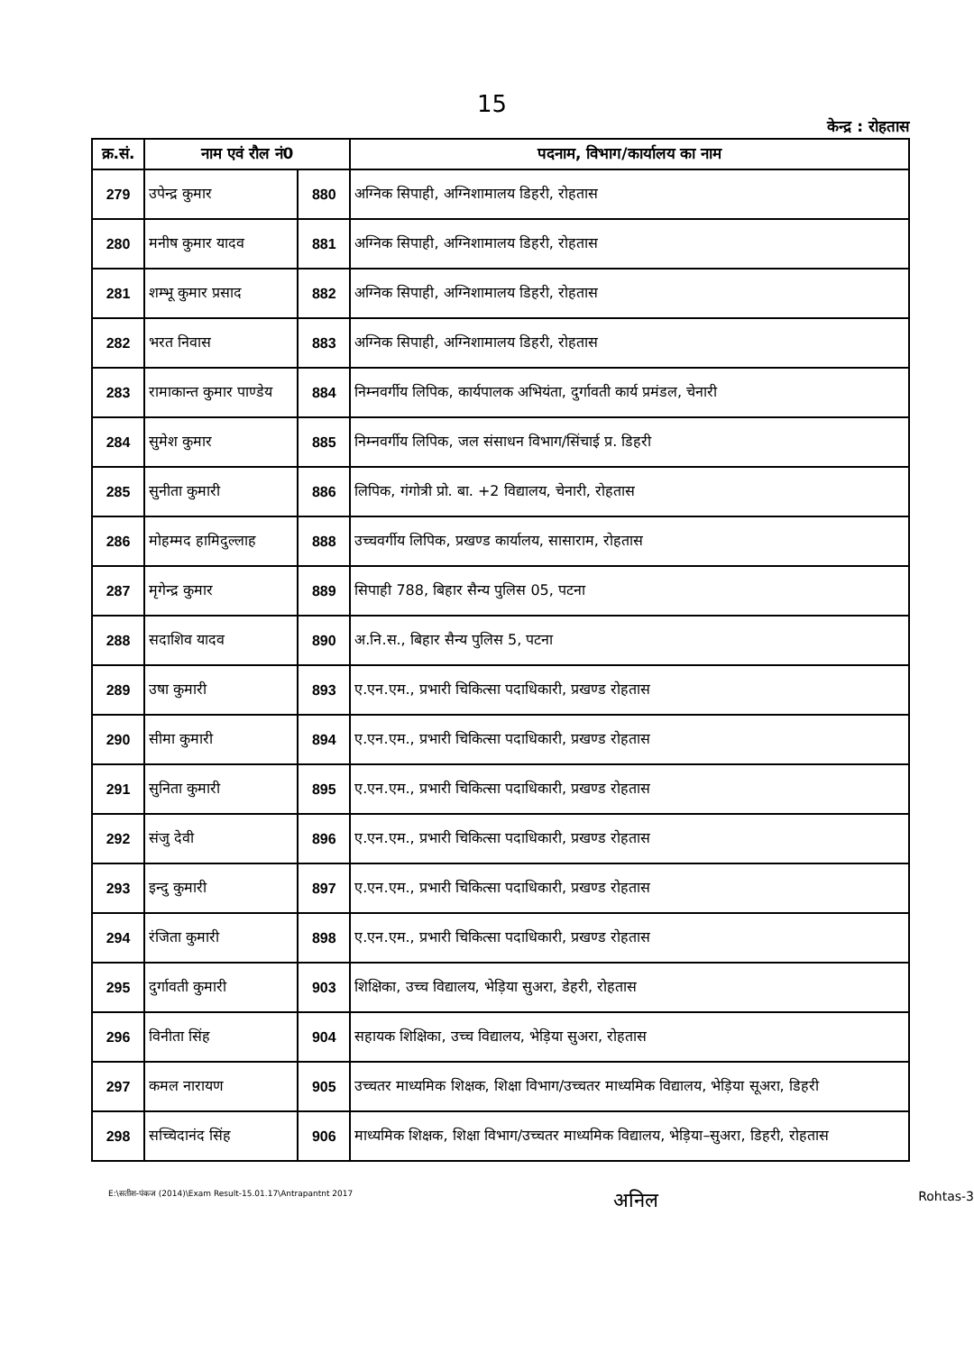15
केन्द्र : रोहतास
| क्र.सं. | नाम एवं रौल नं0 | | पदनाम, विभाग/कार्यालय का नाम |
| --- | --- | --- | --- |
| 279 | उपेन्द्र कुमार | 880 | अग्निक सिपाही, अग्निशामालय डिहरी, रोहतास |
| 280 | मनीष कुमार यादव | 881 | अग्निक सिपाही, अग्निशामालय डिहरी, रोहतास |
| 281 | शम्भू कुमार प्रसाद | 882 | अग्निक सिपाही, अग्निशामालय डिहरी, रोहतास |
| 282 | भरत निवास | 883 | अग्निक सिपाही, अग्निशामालय डिहरी, रोहतास |
| 283 | रामाकान्त कुमार पाण्डेय | 884 | निम्नवर्गीय लिपिक, कार्यपालक अभियंता, दुर्गावती कार्य प्रमंडल, चेनारी |
| 284 | सुमेश कुमार | 885 | निम्नवर्गीय लिपिक, जल संसाधन विभाग/सिंचाई प्र. डिहरी |
| 285 | सुनीता कुमारी | 886 | लिपिक, गंगोत्री प्रो. बा. +2 विद्यालय, चेनारी, रोहतास |
| 286 | मोहम्मद हामिदुल्लाह | 888 | उच्चवर्गीय लिपिक, प्रखण्ड कार्यालय, सासाराम, रोहतास |
| 287 | मृगेन्द्र कुमार | 889 | सिपाही 788, बिहार सैन्य पुलिस 05, पटना |
| 288 | सदाशिव यादव | 890 | अ.नि.स., बिहार सैन्य पुलिस 5, पटना |
| 289 | उषा कुमारी | 893 | ए.एन.एम., प्रभारी चिकित्सा पदाधिकारी, प्रखण्ड रोहतास |
| 290 | सीमा कुमारी | 894 | ए.एन.एम., प्रभारी चिकित्सा पदाधिकारी, प्रखण्ड रोहतास |
| 291 | सुनिता कुमारी | 895 | ए.एन.एम., प्रभारी चिकित्सा पदाधिकारी, प्रखण्ड रोहतास |
| 292 | संजु देवी | 896 | ए.एन.एम., प्रभारी चिकित्सा पदाधिकारी, प्रखण्ड रोहतास |
| 293 | इन्दु कुमारी | 897 | ए.एन.एम., प्रभारी चिकित्सा पदाधिकारी, प्रखण्ड रोहतास |
| 294 | रंजिता कुमारी | 898 | ए.एन.एम., प्रभारी चिकित्सा पदाधिकारी, प्रखण्ड रोहतास |
| 295 | दुर्गावती कुमारी | 903 | शिक्षिका, उच्च विद्यालय, भेड़िया सुअरा, डेहरी, रोहतास |
| 296 | विनीता सिंह | 904 | सहायक शिक्षिका, उच्च विद्यालय, भेड़िया सुअरा, रोहतास |
| 297 | कमल नारायण | 905 | उच्चतर माध्यमिक शिक्षक, शिक्षा विभाग/उच्चतर माध्यमिक विद्यालय, भेड़िया सूअरा, डिहरी |
| 298 | सच्चिदानंद सिंह | 906 | माध्यमिक शिक्षक, शिक्षा विभाग/उच्चतर माध्यमिक विद्यालय, भेड़िया–सुअरा, डिहरी, रोहतास |
E:\सतीश-पंकज (2014)\Exam Result-15.01.17\Antrapantnt 2017 अनिल Rohtas-3